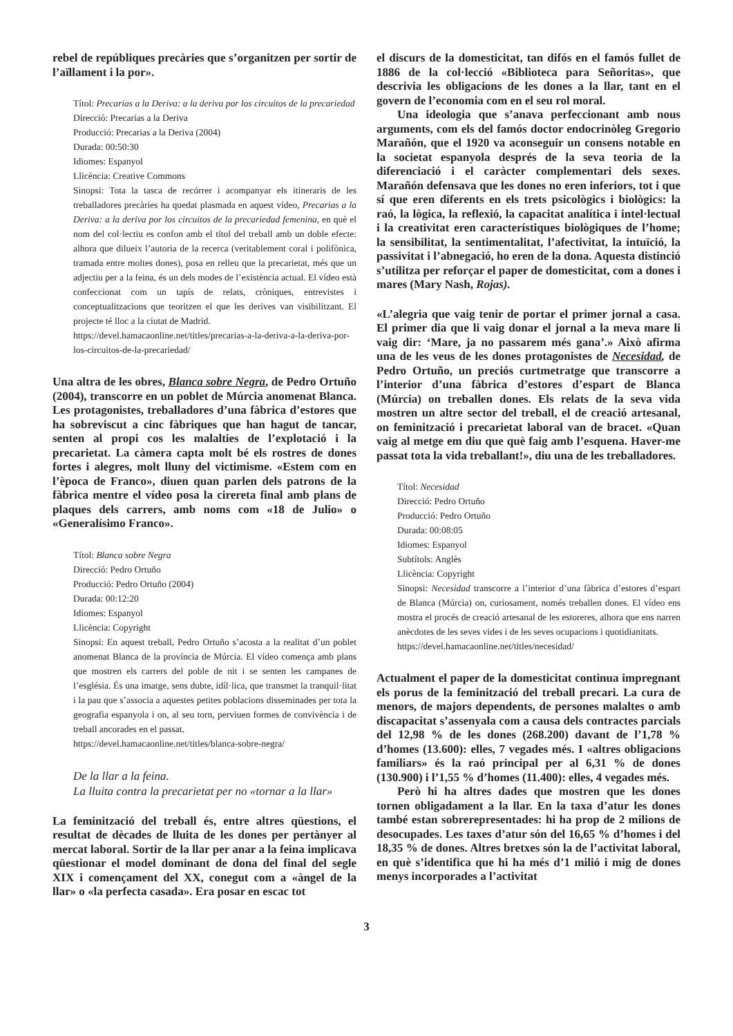rebel de repúbliques precàries que s’organitzen per sortir de l’aïllament i la por».
Títol: Precarias a la Deriva: a la deriva por los circuitos de la precariedad
Direcció: Precarias a la Deriva
Producció: Precarias a la Deriva (2004)
Durada: 00:50:30
Idiomes: Espanyol
Llicència: Creative Commons
Sinopsi: Tota la tasca de recórrer i acompanyar els itineraris de les treballadores precàries ha quedat plasmada en aquest vídeo, Precarias a la Deriva: a la deriva por los circuitos de la precariedad femenina, en què el nom del col·lectiu es confon amb el títol del treball amb un doble efecte: alhora que dilueix l’autoria de la recerca (veritablement coral i polifònica, tramada entre moltes dones), posa en relleu que la precarietat, més que un adjectiu per a la feina, és un dels modes de l’existència actual. El vídeo està confeccionat com un tapís de relats, cròniques, entrevistes i conceptualitzacions que teoritzen el que les derives van visibilitzant. El projecte té lloc a la ciutat de Madrid.
https://devel.hamacaonline.net/titles/precarias-a-la-deriva-a-la-deriva-por-los-circuitos-de-la-precariedad/
Una altra de les obres, Blanca sobre Negra, de Pedro Ortuño (2004), transcorre en un poblet de Múrcia anomenat Blanca. Les protagonistes, treballadores d’una fàbrica d’estores que ha sobreviscut a cinc fàbriques que han hagut de tancar, senten al propi cos les malalties de l’explotació i la precarietat. La càmera capta molt bé els rostres de dones fortes i alegres, molt lluny del victimisme. «Estem com en l’època de Franco», diuen quan parlen dels patrons de la fàbrica mentre el vídeo posa la cirereta final amb plans de plaques dels carrers, amb noms com «18 de Julio» o «Generalísimo Franco».
Títol: Blanca sobre Negra
Direcció: Pedro Ortuño
Producció: Pedro Ortuño (2004)
Durada: 00:12:20
Idiomes: Espanyol
Llicència: Copyright
Sinopsi: En aquest treball, Pedro Ortuño s’acosta a la realitat d’un poblet anomenat Blanca de la província de Múrcia. El vídeo comença amb plans que mostren els carrers del poble de nit i se senten les campanes de l’església. És una imatge, sens dubte, idíl·lica, que transmet la tranquil·litat i la pau que s’associa a aquestes petites poblacions disseminades per tota la geografia espanyola i on, al seu torn, perviuen formes de convivència i de treball ancorades en el passat.
https://devel.hamacaonline.net/titles/blanca-sobre-negra/
De la llar a la feina.
La lluita contra la precarietat per no «tornar a la llar»
La feminització del treball és, entre altres qüestions, el resultat de dècades de lluita de les dones per pertànyer al mercat laboral. Sortir de la llar per anar a la feina implicava qüestionar el model dominant de dona del final del segle XIX i començament del XX, conegut com a «àngel de la llar» o «la perfecta casada». Era posar en escac tot
el discurs de la domesticitat, tan difós en el famós fullet de 1886 de la col·lecció «Biblioteca para Señoritas», que descrivia les obligacions de les dones a la llar, tant en el govern de l’economia com en el seu rol moral.
Una ideologia que s’anava perfeccionant amb nous arguments, com els del famós doctor endocrinòleg Gregorio Marañón, que el 1920 va aconseguir un consens notable en la societat espanyola després de la seva teoria de la diferenciació i el caràcter complementari dels sexes. Marañón defensava que les dones no eren inferiors, tot i que sí que eren diferents en els trets psicològics i biològics: la raó, la lògica, la reflexió, la capacitat analítica i intel·lectual i la creativitat eren característiques biològiques de l’home; la sensibilitat, la sentimentalitat, l’afectivitat, la intuïció, la passivitat i l’abnegació, ho eren de la dona. Aquesta distinció s’utilitza per reforçar el paper de domesticitat, com a dones i mares (Mary Nash, Rojas).
«L’alegria que vaig tenir de portar el primer jornal a casa. El primer dia que li vaig donar el jornal a la meva mare li vaig dir: ‘Mare, ja no passarem més gana’.» Això afirma una de les veus de les dones protagonistes de Necesidad, de Pedro Ortuño, un preciós curtmetratge que transcorre a l’interior d’una fàbrica d’estores d’espart de Blanca (Múrcia) on treballen dones. Els relats de la seva vida mostren un altre sector del treball, el de creació artesanal, on feminització i precarietat laboral van de bracet. «Quan vaig al metge em diu que què faig amb l’esquena. Haver-me passat tota la vida treballant!», diu una de les treballadores.
Títol: Necesidad
Direcció: Pedro Ortuño
Producció: Pedro Ortuño
Durada: 00:08:05
Idiomes: Espanyol
Subtítols: Anglès
Llicència: Copyright
Sinopsi: Necesidad transcorre a l’interior d’una fàbrica d’estores d’espart de Blanca (Múrcia) on, curiosament, només treballen dones. El vídeo ens mostra el procés de creació artesanal de les estoreres, alhora que ens narren anècdotes de les seves vides i de les seves ocupacions i quotidianitats.
https://devel.hamacaonline.net/titles/necesidad/
Actualment el paper de la domesticitat continua impregnant els porus de la feminització del treball precari. La cura de menors, de majors dependents, de persones malaltes o amb discapacitat s’assenyala com a causa dels contractes parcials del 12,98 % de les dones (268.200) davant de l’1,78 % d’homes (13.600): elles, 7 vegades més. I «altres obligacions familiars» és la raó principal per al 6,31 % de dones (130.900) i l’1,55 % d’homes (11.400): elles, 4 vegades més.
Però hi ha altres dades que mostren que les dones tornen obligadament a la llar. En la taxa d’atur les dones també estan sobrerepresentades: hi ha prop de 2 milions de desocupades. Les taxes d’atur són del 16,65 % d’homes i del 18,35 % de dones. Altres bretxes són la de l’activitat laboral, en què s’identifica que hi ha més d’1 milió i mig de dones menys incorporades a l’activitat
3